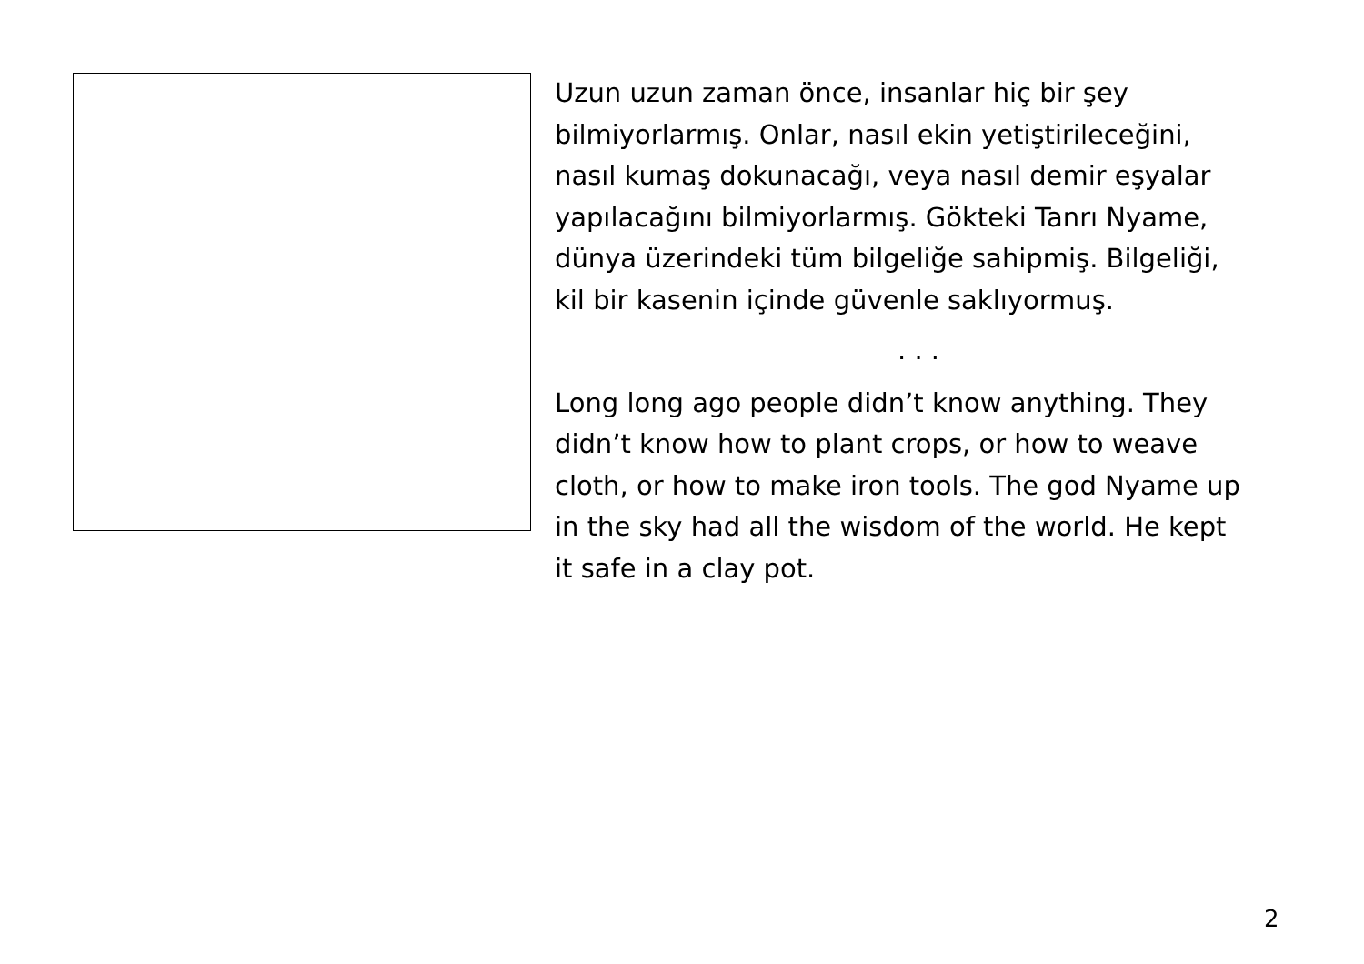Uzun uzun zaman önce, insanlar hiç bir şey
bilmiyorlarmış. Onlar, nasıl ekin yetiştirileceğini,
nasıl kumaş dokunacağı, veya nasıl demir eşyalar
yapılacağını bilmiyorlarmış. Gökteki Tanrı Nyame,
dünya üzerindeki tüm bilgeliğe sahipmiş. Bilgeliği,
kil bir kasenin içinde güvenle saklıyormuş.
. . .
Long long ago people didn’t know anything. They
didn’t know how to plant crops, or how to weave
cloth, or how to make iron tools. The god Nyame up
in the sky had all the wisdom of the world. He kept
it safe in a clay pot.
2